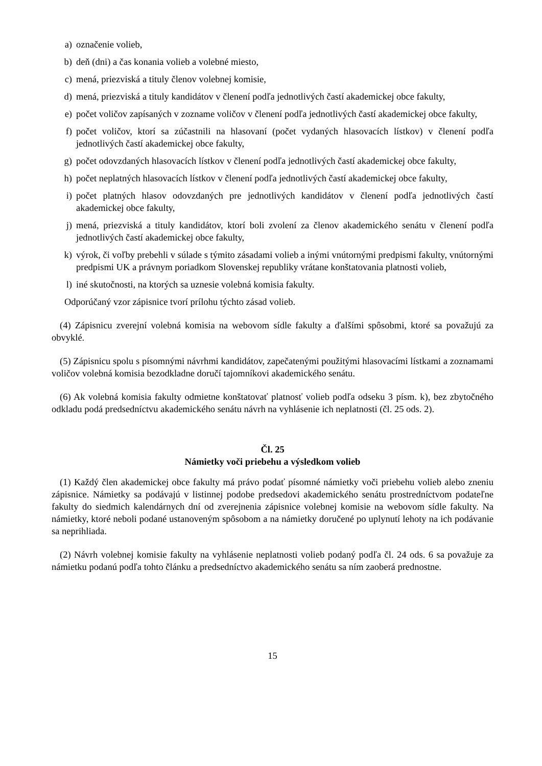a) označenie volieb,
b) deň (dni) a čas konania volieb a volebné miesto,
c) mená, priezviská a tituly členov volebnej komisie,
d) mená, priezviská a tituly kandidátov v členení podľa jednotlivých častí akademickej obce fakulty,
e) počet voličov zapísaných v zozname voličov v členení podľa jednotlivých častí akademickej obce fakulty,
f) počet voličov, ktorí sa zúčastnili na hlasovaní (počet vydaných hlasovacích lístkov) v členení podľa jednotlivých častí akademickej obce fakulty,
g) počet odovzdaných hlasovacích lístkov v členení podľa jednotlivých častí akademickej obce fakulty,
h) počet neplatných hlasovacích lístkov v členení podľa jednotlivých častí akademickej obce fakulty,
i) počet platných hlasov odovzdaných pre jednotlivých kandidátov v členení podľa jednotlivých častí akademickej obce fakulty,
j) mená, priezviská a tituly kandidátov, ktorí boli zvolení za členov akademického senátu v členení podľa jednotlivých častí akademickej obce fakulty,
k) výrok, či voľby prebehli v súlade s týmito zásadami volieb a inými vnútornými predpismi fakulty, vnútornými predpismi UK a právnym poriadkom Slovenskej republiky vrátane konštatovania platnosti volieb,
l) iné skutočnosti, na ktorých sa uznesie volebná komisia fakulty.
Odporúčaný vzor zápisnice tvorí prílohu týchto zásad volieb.
(4) Zápisnicu zverejní volebná komisia na webovom sídle fakulty a ďalšími spôsobmi, ktoré sa považujú za obvyklé.
(5) Zápisnicu spolu s písomnými návrhmi kandidátov, zapečatenými použitými hlasovacími lístkami a zoznamami voličov volebná komisia bezodkladne doručí tajomníkovi akademického senátu.
(6) Ak volebná komisia fakulty odmietne konštatovať platnosť volieb podľa odseku 3 písm. k), bez zbytočného odkladu podá predsedníctvu akademického senátu návrh na vyhlásenie ich neplatnosti (čl. 25 ods. 2).
Čl. 25
Námietky voči priebehu a výsledkom volieb
(1) Každý člen akademickej obce fakulty má právo podať písomné námietky voči priebehu volieb alebo zneniu zápisnice. Námietky sa podávajú v listinnej podobe predsedovi akademického senátu prostredníctvom podateľne fakulty do siedmich kalendárnych dní od zverejnenia zápisnice volebnej komisie na webovom sídle fakulty. Na námietky, ktoré neboli podané ustanoveným spôsobom a na námietky doručené po uplynutí lehoty na ich podávanie sa neprihliada.
(2) Návrh volebnej komisie fakulty na vyhlásenie neplatnosti volieb podaný podľa čl. 24 ods. 6 sa považuje za námietku podanú podľa tohto článku a predsedníctvo akademického senátu sa ním zaoberá prednostne.
15